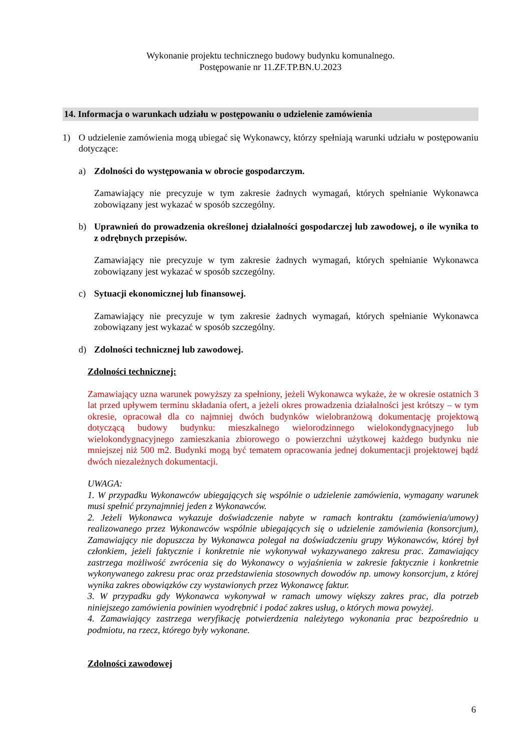Wykonanie projektu technicznego budowy budynku komunalnego.
Postępowanie nr 11.ZF.TP.BN.U.2023
14. Informacja o warunkach udziału w postępowaniu o udzielenie zamówienia
1) O udzielenie zamówienia mogą ubiegać się Wykonawcy, którzy spełniają warunki udziału w postępowaniu dotyczące:
a) Zdolności do występowania w obrocie gospodarczym.
Zamawiający nie precyzuje w tym zakresie żadnych wymagań, których spełnianie Wykonawca zobowiązany jest wykazać w sposób szczególny.
b) Uprawnień do prowadzenia określonej działalności gospodarczej lub zawodowej, o ile wynika to z odrębnych przepisów.
Zamawiający nie precyzuje w tym zakresie żadnych wymagań, których spełnianie Wykonawca zobowiązany jest wykazać w sposób szczególny.
c) Sytuacji ekonomicznej lub finansowej.
Zamawiający nie precyzuje w tym zakresie żadnych wymagań, których spełnianie Wykonawca zobowiązany jest wykazać w sposób szczególny.
d) Zdolności technicznej lub zawodowej.
Zdolności technicznej:
Zamawiający uzna warunek powyższy za spełniony, jeżeli Wykonawca wykaże, że w okresie ostatnich 3 lat przed upływem terminu składania ofert, a jeżeli okres prowadzenia działalności jest krótszy – w tym okresie, opracował dla co najmniej dwóch budynków wielobranżową dokumentację projektową dotyczącą budowy budynku: mieszkalnego wielorodzinnego wielokondygnacyjnego lub wielokondygnacyjnego zamieszkania zbiorowego o powierzchni użytkowej każdego budynku nie mniejszej niż 500 m2. Budynki mogą być tematem opracowania jednej dokumentacji projektowej bądź dwóch niezależnych dokumentacji.
UWAGA:
1. W przypadku Wykonawców ubiegających się wspólnie o udzielenie zamówienia, wymagany warunek musi spełnić przynajmniej jeden z Wykonawców.
2. Jeżeli Wykonawca wykazuje doświadczenie nabyte w ramach kontraktu (zamówienia/umowy) realizowanego przez Wykonawców wspólnie ubiegających się o udzielenie zamówienia (konsorcjum), Zamawiający nie dopuszcza by Wykonawca polegał na doświadczeniu grupy Wykonawców, której był członkiem, jeżeli faktycznie i konkretnie nie wykonywał wykazywanego zakresu prac. Zamawiający zastrzega możliwość zwrócenia się do Wykonawcy o wyjaśnienia w zakresie faktycznie i konkretnie wykonywanego zakresu prac oraz przedstawienia stosownych dowodów np. umowy konsorcjum, z której wynika zakres obowiązków czy wystawionych przez Wykonawcę faktur.
3. W przypadku gdy Wykonawca wykonywał w ramach umowy większy zakres prac, dla potrzeb niniejszego zamówienia powinien wyodrębnić i podać zakres usług, o których mowa powyżej.
4. Zamawiający zastrzega weryfikację potwierdzenia należytego wykonania prac bezpośrednio u podmiotu, na rzecz, którego były wykonane.
Zdolności zawodowej
6